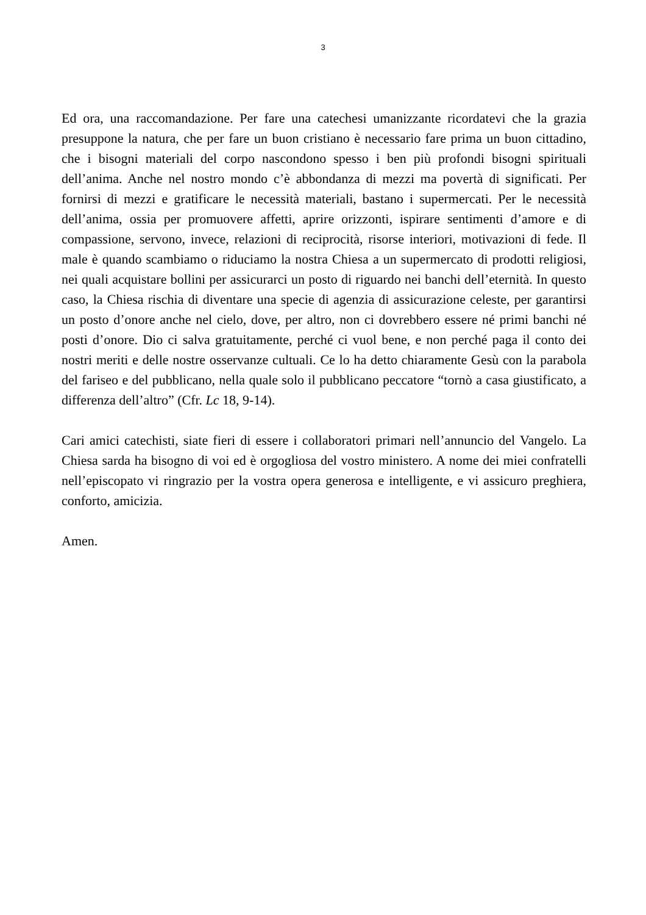3
Ed ora, una raccomandazione. Per fare una catechesi umanizzante ricordatevi che la grazia presuppone la natura, che per fare un buon cristiano è necessario fare prima un buon cittadino, che i bisogni materiali del corpo nascondono spesso i ben più profondi bisogni spirituali dell’anima. Anche nel nostro mondo c’è abbondanza di mezzi ma povertà di significati. Per fornirsi di mezzi e gratificare le necessità materiali, bastano i supermercati. Per le necessità dell’anima, ossia per promuovere affetti, aprire orizzonti, ispirare sentimenti d’amore e di compassione, servono, invece, relazioni di reciprocità, risorse interiori, motivazioni di fede. Il male è quando scambiamo o riduciamo la nostra Chiesa a un supermercato di prodotti religiosi, nei quali acquistare bollini per assicurarci un posto di riguardo nei banchi dell’eternità. In questo caso, la Chiesa rischia di diventare una specie di agenzia di assicurazione celeste, per garantirsi un posto d’onore anche nel cielo, dove, per altro, non ci dovrebbero essere né primi banchi né posti d’onore. Dio ci salva gratuitamente, perché ci vuol bene, e non perché paga il conto dei nostri meriti e delle nostre osservanze cultuali. Ce lo ha detto chiaramente Gesù con la parabola del fariseo e del pubblicano, nella quale solo il pubblicano peccatore “tornò a casa giustificato, a differenza dell’altro” (Cfr. Lc 18, 9-14).
Cari amici catechisti, siate fieri di essere i collaboratori primari nell’annuncio del Vangelo. La Chiesa sarda ha bisogno di voi ed è orgogliosa del vostro ministero. A nome dei miei confratelli nell’episcopato vi ringrazio per la vostra opera generosa e intelligente, e vi assicuro preghiera, conforto, amicizia.
Amen.